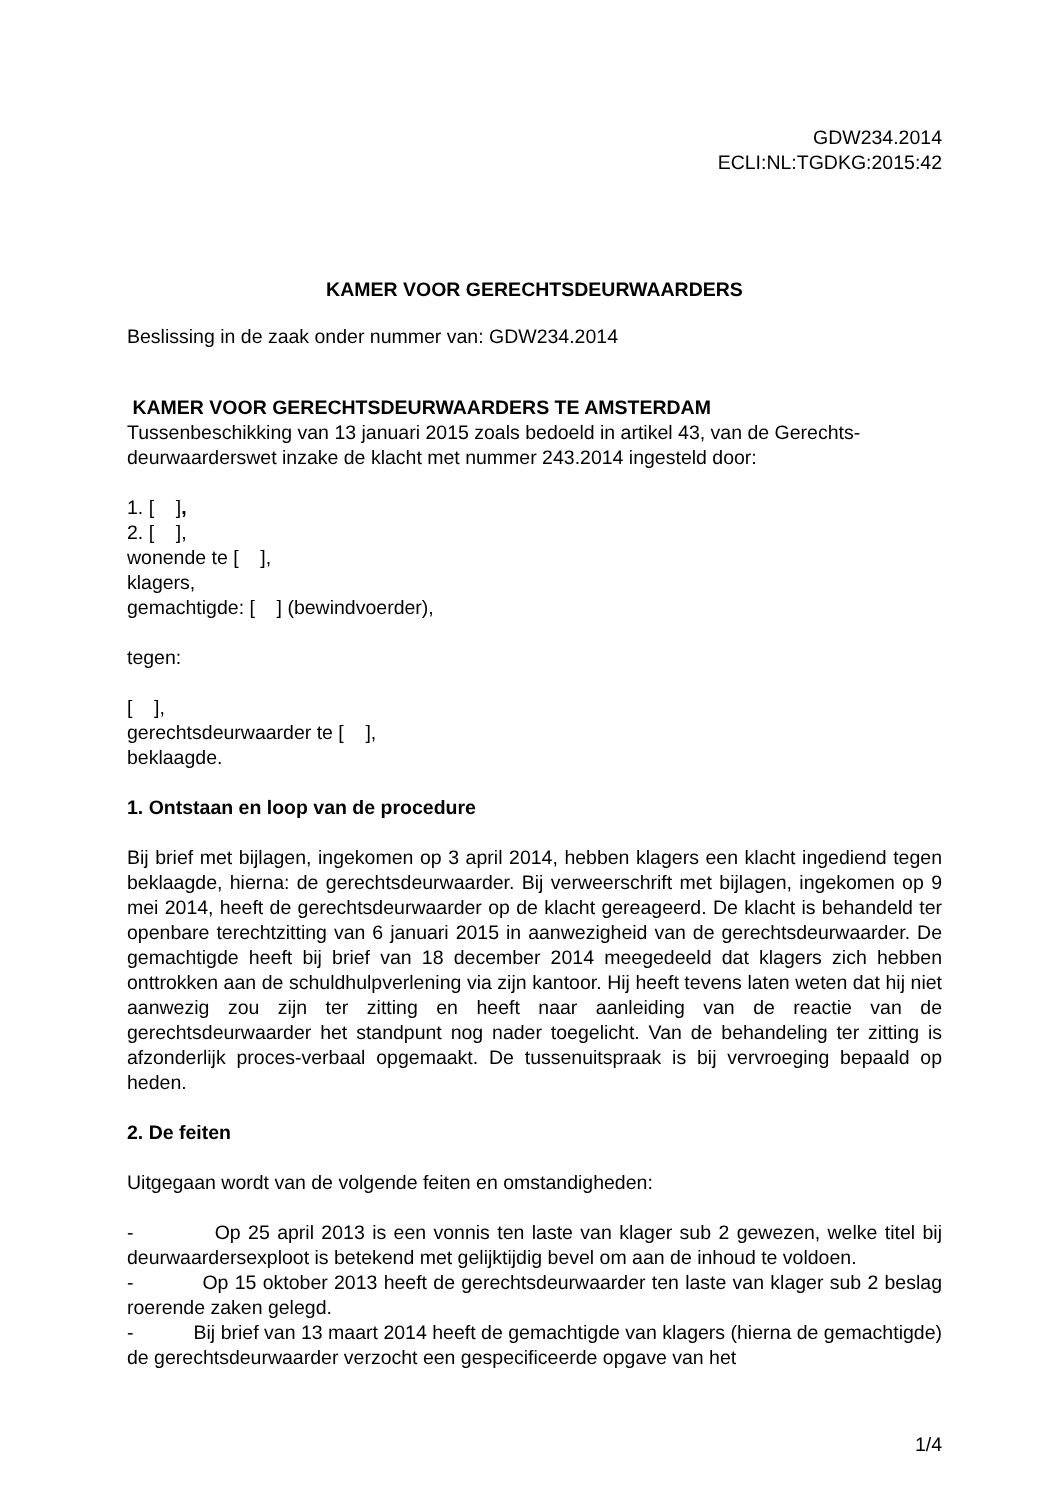GDW234.2014
ECLI:NL:TGDKG:2015:42
KAMER VOOR GERECHTSDEURWAARDERS
Beslissing in de zaak onder nummer van: GDW234.2014
KAMER VOOR GERECHTSDEURWAARDERS TE AMSTERDAM
Tussenbeschikking van 13 januari 2015 zoals bedoeld in artikel 43, van de Gerechts-deurwaarderswet inzake de klacht met nummer 243.2014 ingesteld door:
1. [ ],
2. [ ],
wonende te [ ],
klagers,
gemachtigde: [ ] (bewindvoerder),
tegen:
[ ],
gerechtsdeurwaarder te [ ],
beklaagde.
1. Ontstaan en loop van de procedure
Bij brief met bijlagen, ingekomen op 3 april 2014, hebben klagers een klacht ingediend tegen beklaagde, hierna: de gerechtsdeurwaarder. Bij verweerschrift met bijlagen, ingekomen op 9 mei 2014, heeft de gerechtsdeurwaarder op de klacht gereageerd. De klacht is behandeld ter openbare terechtzitting van 6 januari 2015 in aanwezigheid van de gerechtsdeurwaarder. De gemachtigde heeft bij brief van 18 december 2014 meegedeeld dat klagers zich hebben onttrokken aan de schuldhulpverlening via zijn kantoor. Hij heeft tevens laten weten dat hij niet aanwezig zou zijn ter zitting en heeft naar aanleiding van de reactie van de gerechtsdeurwaarder het standpunt nog nader toegelicht. Van de behandeling ter zitting is afzonderlijk proces-verbaal opgemaakt. De tussenuitspraak is bij vervroeging bepaald op heden.
2. De feiten
Uitgegaan wordt van de volgende feiten en omstandigheden:
- Op 25 april 2013 is een vonnis ten laste van klager sub 2 gewezen, welke titel bij deurwaardersexploot is betekend met gelijktijdig bevel om aan de inhoud te voldoen.
- Op 15 oktober 2013 heeft de gerechtsdeurwaarder ten laste van klager sub 2 beslag roerende zaken gelegd.
- Bij brief van 13 maart 2014 heeft de gemachtigde van klagers (hierna de gemachtigde) de gerechtsdeurwaarder verzocht een gespecificeerde opgave van het
1/4